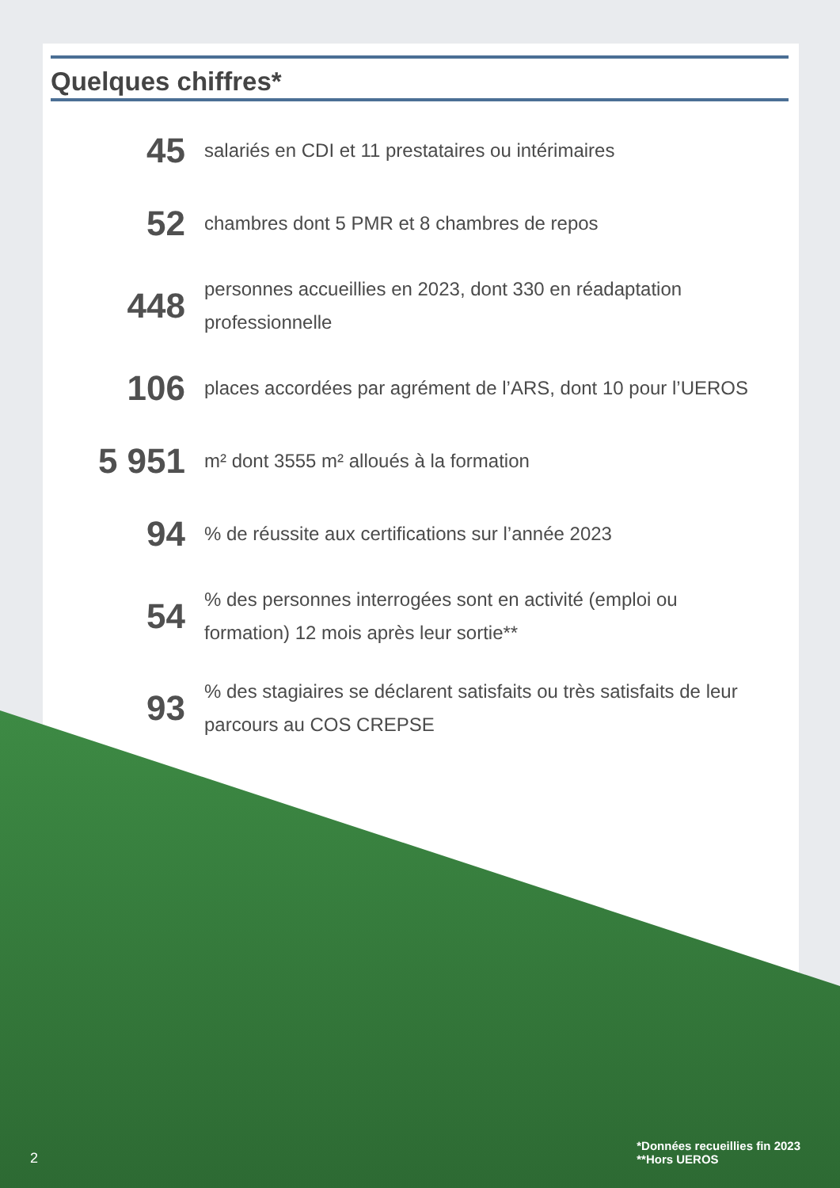Quelques chiffres*
45
salariés en CDI et 11 prestataires ou intérimaires
52
chambres dont 5 PMR et 8 chambres de repos
448
personnes accueillies en 2023, dont 330 en réadaptation professionnelle
106
places accordées par agrément de l’ARS, dont 10 pour l’UEROS
5 951
m² dont 3555 m² alloués à la formation
94
% de réussite aux certifications sur l’année 2023
54
% des personnes interrogées sont en activité (emploi ou formation) 12 mois après leur sortie**
93
% des stagiaires se déclarent satisfaits ou très satisfaits de leur parcours au COS CREPSE
*Données recueillies fin 2023
**Hors UEROS
2